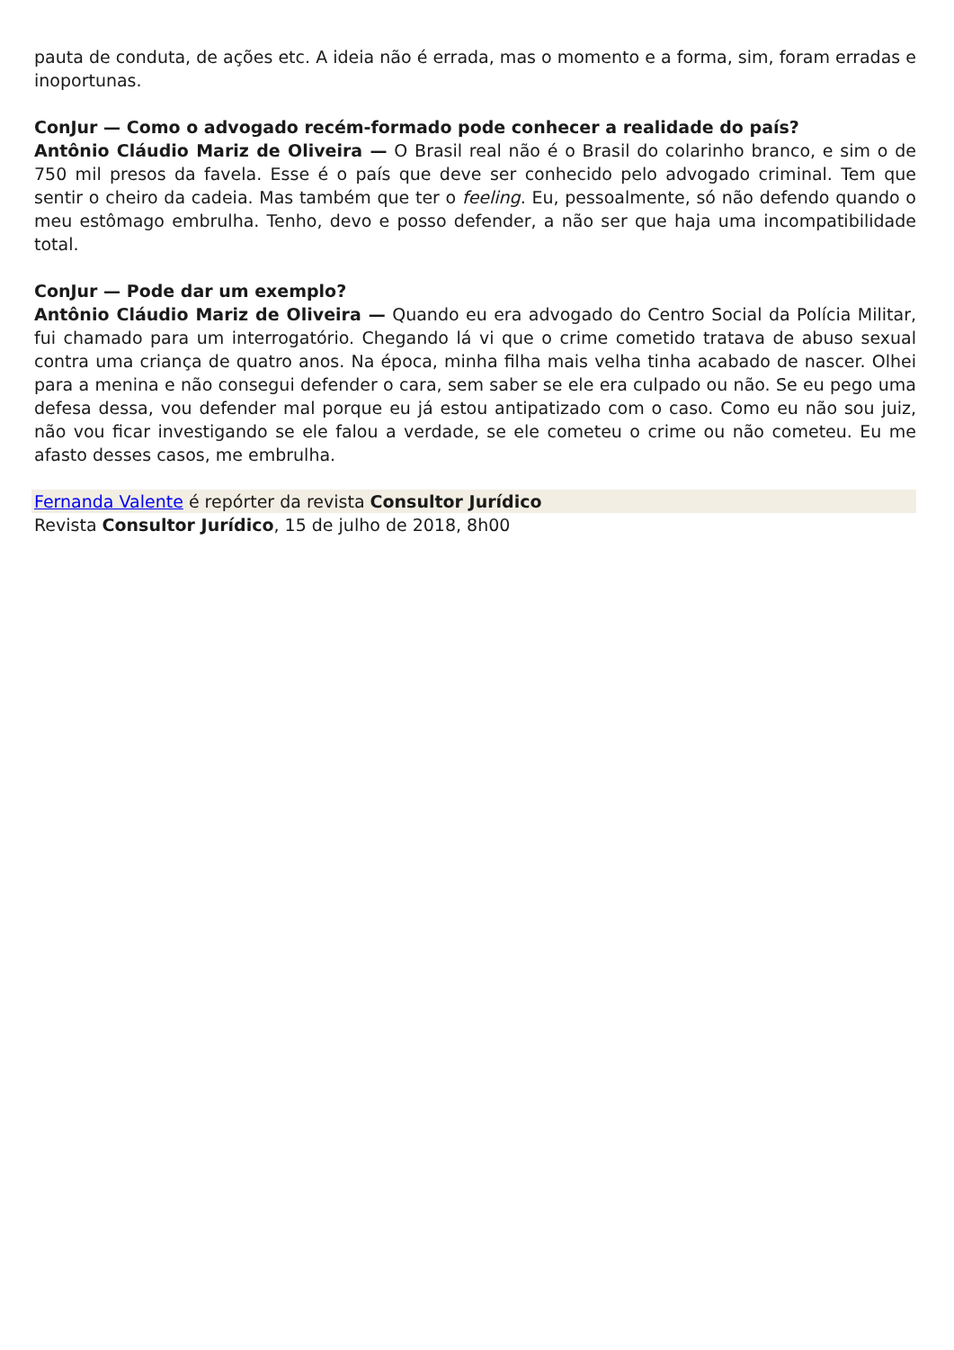pauta de conduta, de ações etc. A ideia não é errada, mas o momento e a forma, sim, foram erradas e inoportunas.
ConJur — Como o advogado recém-formado pode conhecer a realidade do país?
Antônio Cláudio Mariz de Oliveira — O Brasil real não é o Brasil do colarinho branco, e sim o de 750 mil presos da favela. Esse é o país que deve ser conhecido pelo advogado criminal. Tem que sentir o cheiro da cadeia. Mas também que ter o feeling. Eu, pessoalmente, só não defendo quando o meu estômago embrulha. Tenho, devo e posso defender, a não ser que haja uma incompatibilidade total.
ConJur — Pode dar um exemplo?
Antônio Cláudio Mariz de Oliveira — Quando eu era advogado do Centro Social da Polícia Militar, fui chamado para um interrogatório. Chegando lá vi que o crime cometido tratava de abuso sexual contra uma criança de quatro anos. Na época, minha filha mais velha tinha acabado de nascer. Olhei para a menina e não consegui defender o cara, sem saber se ele era culpado ou não. Se eu pego uma defesa dessa, vou defender mal porque eu já estou antipatizado com o caso. Como eu não sou juiz, não vou ficar investigando se ele falou a verdade, se ele cometeu o crime ou não cometeu. Eu me afasto desses casos, me embrulha.
Fernanda Valente é repórter da revista Consultor Jurídico
Revista Consultor Jurídico, 15 de julho de 2018, 8h00